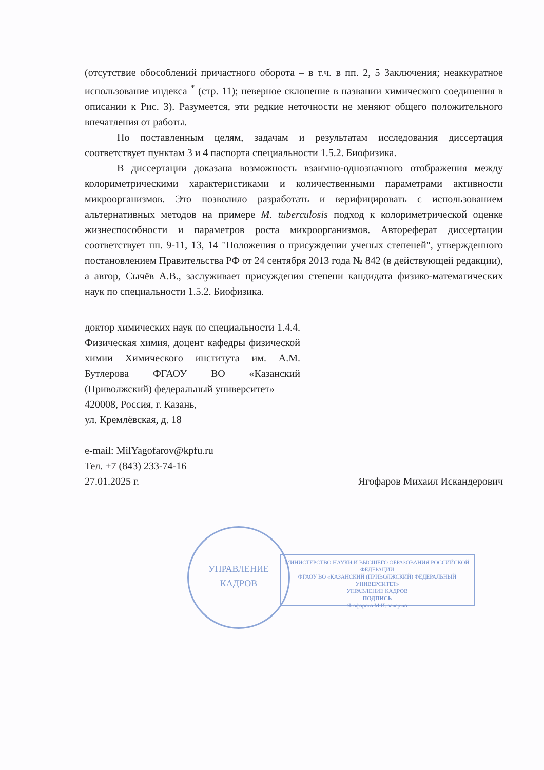(отсутствие обособлений причастного оборота – в т.ч. в пп. 2, 5 Заключения; неаккуратное использование индекса <sup>*</sup> (стр. 11); неверное склонение в названии химического соединения в описании к Рис. 3). Разумеется, эти редкие неточности не меняют общего положительного впечатления от работы.
По поставленным целям, задачам и результатам исследования диссертация соответствует пунктам 3 и 4 паспорта специальности 1.5.2. Биофизика.
В диссертации доказана возможность взаимно-однозначного отображения между колориметрическими характеристиками и количественными параметрами активности микроорганизмов. Это позволило разработать и верифицировать с использованием альтернативных методов на примере M. tuberculosis подход к колориметрической оценке жизнеспособности и параметров роста микроорганизмов. Автореферат диссертации соответствует пп. 9-11, 13, 14 "Положения о присуждении ученых степеней", утвержденного постановлением Правительства РФ от 24 сентября 2013 года № 842 (в действующей редакции), а автор, Сычёв А.В., заслуживает присуждения степени кандидата физико-математических наук по специальности 1.5.2. Биофизика.
доктор химических наук по специальности 1.4.4. Физическая химия, доцент кафедры физической химии Химического института им. А.М. Бутлерова ФГАОУ ВО «Казанский (Приволжский) федеральный университет»
420008, Россия, г. Казань,
ул. Кремлёвская, д. 18
e-mail: MilYagofarov@kpfu.ru
Тел. +7 (843) 233-74-16
27.01.2025 г.
Ягофаров Михаил Искандерович
УПРАВЛЕНИЕ
КАДРОВ
МИНИСТЕРСТВО НАУКИ И ВЫСШЕГО ОБРАЗОВАНИЯ РОССИЙСКОЙ ФЕДЕРАЦИИ
ФГАОУ ВО «КАЗАНСКИЙ (ПРИВОЛЖСКИЙ) ФЕДЕРАЛЬНЫЙ УНИВЕРСИТЕТ»
УПРАВЛЕНИЕ КАДРОВ
ПОДПИСЬ
Ягофарова М.И. заверяю